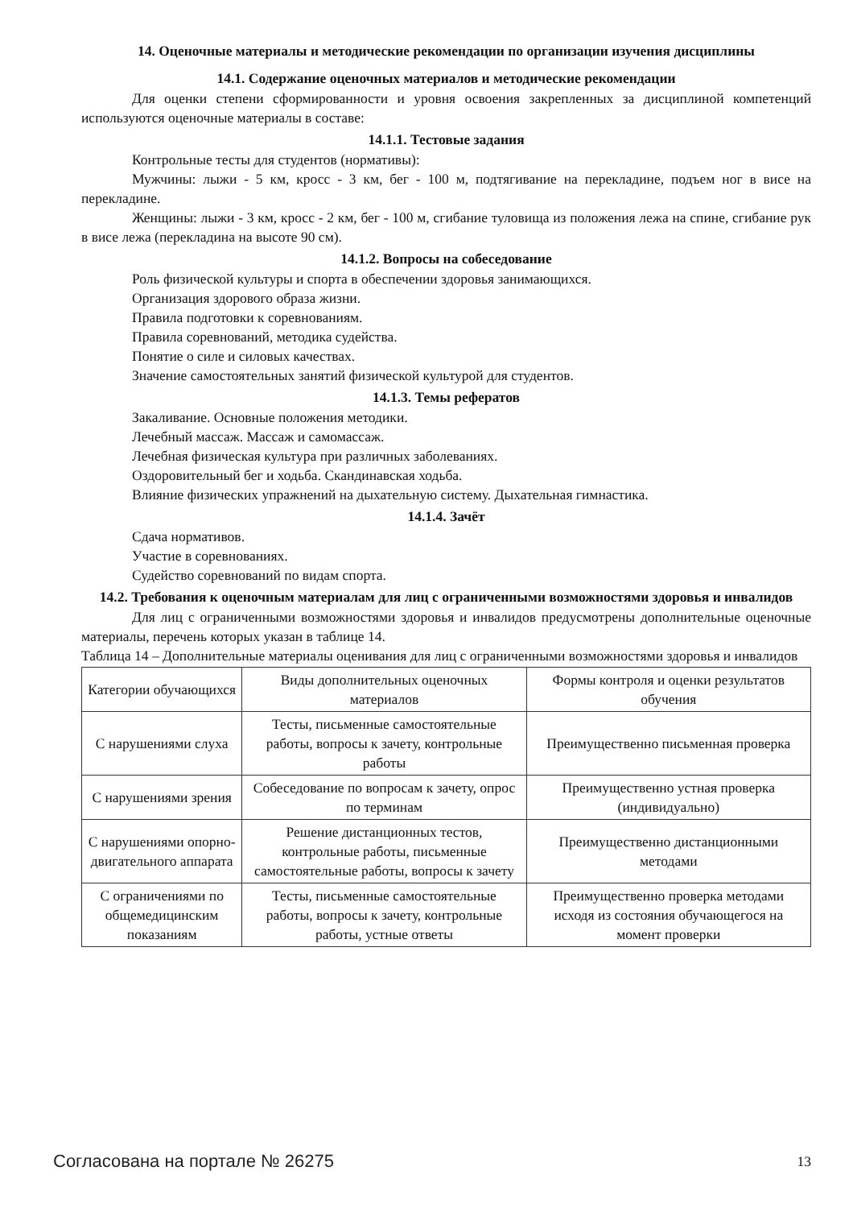14. Оценочные материалы и методические рекомендации по организации изучения дисциплины
14.1. Содержание оценочных материалов и методические рекомендации
Для оценки степени сформированности и уровня освоения закрепленных за дисциплиной компетенций используются оценочные материалы в составе:
14.1.1. Тестовые задания
Контрольные тесты для студентов (нормативы):
Мужчины: лыжи - 5 км, кросс - 3 км, бег - 100 м, подтягивание на перекладине, подъем ног в висе на перекладине.
Женщины: лыжи - 3 км, кросс - 2 км, бег - 100 м, сгибание туловища из положения лежа на спине, сгибание рук в висе лежа (перекладина на высоте 90 см).
14.1.2. Вопросы на собеседование
Роль физической культуры и спорта в обеспечении здоровья занимающихся.
Организация здорового образа жизни.
Правила подготовки к соревнованиям.
Правила соревнований, методика судейства.
Понятие о силе и силовых качествах.
Значение самостоятельных занятий физической культурой для студентов.
14.1.3. Темы рефератов
Закаливание. Основные положения методики.
Лечебный массаж. Массаж и самомассаж.
Лечебная физическая культура при различных заболеваниях.
Оздоровительный бег и ходьба. Скандинавская ходьба.
Влияние физических упражнений на дыхательную систему. Дыхательная гимнастика.
14.1.4. Зачёт
Сдача нормативов.
Участие в соревнованиях.
Судейство соревнований по видам спорта.
14.2. Требования к оценочным материалам для лиц с ограниченными возможностями здоровья и инвалидов
Для лиц с ограниченными возможностями здоровья и инвалидов предусмотрены дополнительные оценочные материалы, перечень которых указан в таблице 14.
Таблица 14 – Дополнительные материалы оценивания для лиц с ограниченными возможностями здоровья и инвалидов
| Категории обучающихся | Виды дополнительных оценочных материалов | Формы контроля и оценки результатов обучения |
| С нарушениями слуха | Тесты, письменные самостоятельные работы, вопросы к зачету, контрольные работы | Преимущественно письменная проверка |
| С нарушениями зрения | Собеседование по вопросам к зачету, опрос по терминам | Преимущественно устная проверка (индивидуально) |
| С нарушениями опорно-двигательного аппарата | Решение дистанционных тестов, контрольные работы, письменные самостоятельные работы, вопросы к зачету | Преимущественно дистанционными методами |
| С ограничениями по общемедицинским показаниям | Тесты, письменные самостоятельные работы, вопросы к зачету, контрольные работы, устные ответы | Преимущественно проверка методами исходя из состояния обучающегося на момент проверки |
Согласована на портале № 26275 13